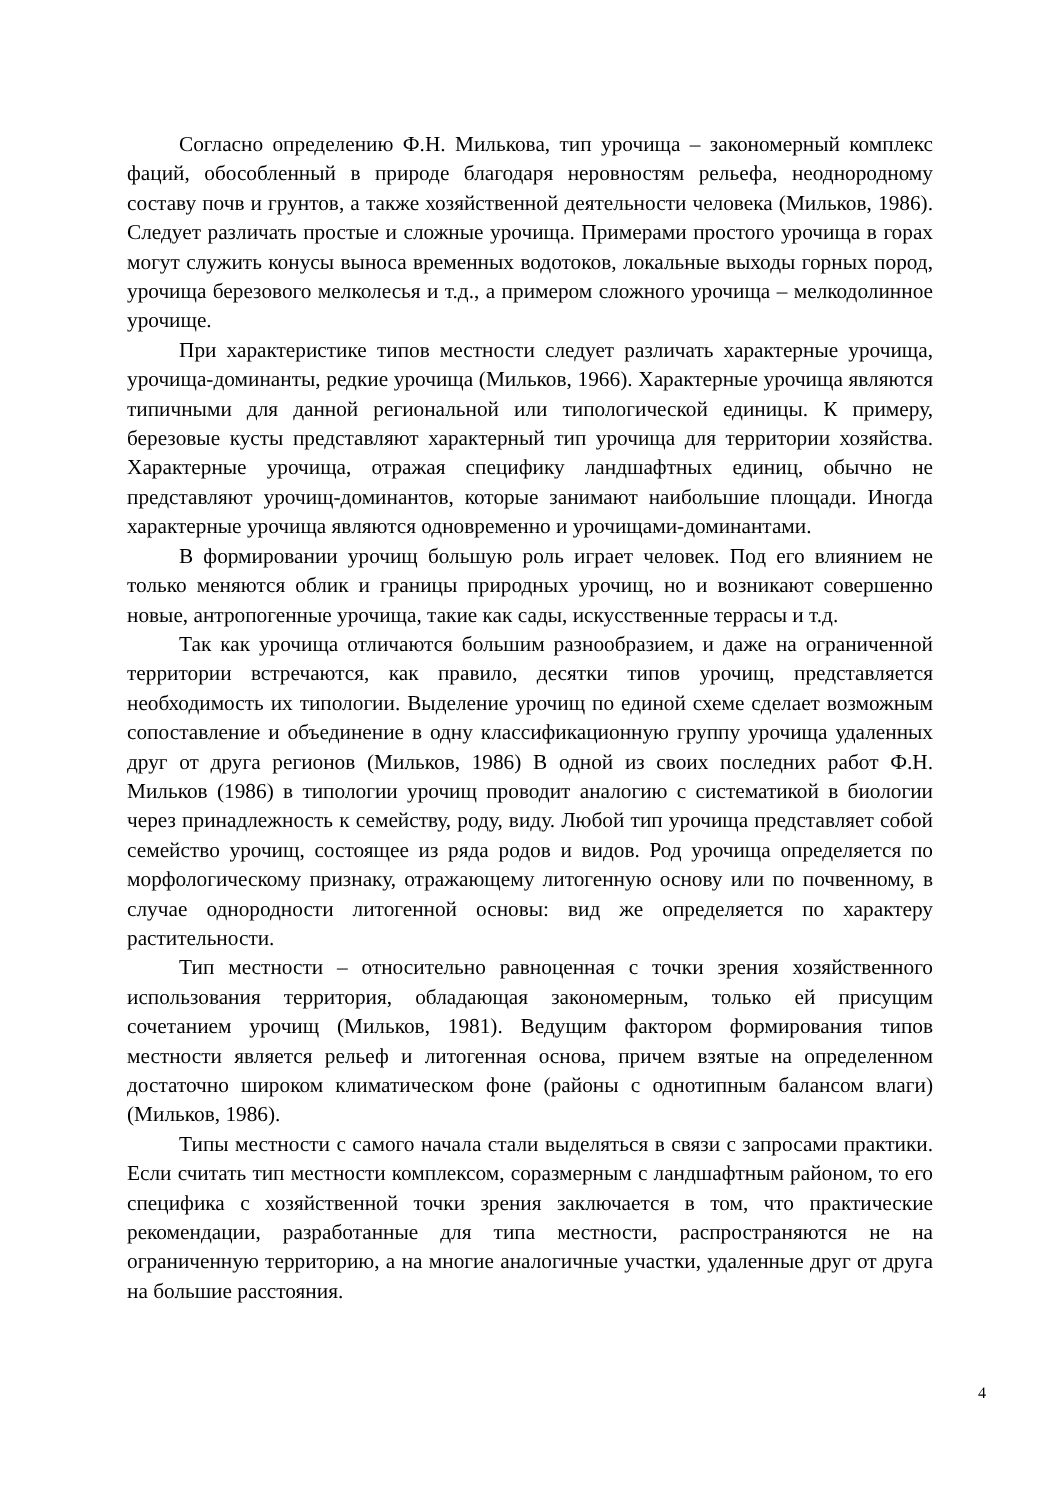Согласно определению Ф.Н. Милькова, тип урочища – закономерный комплекс фаций, обособленный в природе благодаря неровностям рельефа, неоднородному составу почв и грунтов, а также хозяйственной деятельности человека (Мильков, 1986). Следует различать простые и сложные урочища. Примерами простого урочища в горах могут служить конусы выноса временных водотоков, локальные выходы горных пород, урочища березового мелколесья и т.д., а примером сложного урочища – мелкодолинное урочище.
При характеристике типов местности следует различать характерные урочища, урочища-доминанты, редкие урочища (Мильков, 1966). Характерные урочища являются типичными для данной региональной или типологической единицы. К примеру, березовые кусты представляют характерный тип урочища для территории хозяйства. Характерные урочища, отражая специфику ландшафтных единиц, обычно не представляют урочищ-доминантов, которые занимают наибольшие площади. Иногда характерные урочища являются одновременно и урочищами-доминантами.
В формировании урочищ большую роль играет человек. Под его влиянием не только меняются облик и границы природных урочищ, но и возникают совершенно новые, антропогенные урочища, такие как сады, искусственные террасы и т.д.
Так как урочища отличаются большим разнообразием, и даже на ограниченной территории встречаются, как правило, десятки типов урочищ, представляется необходимость их типологии. Выделение урочищ по единой схеме сделает возможным сопоставление и объединение в одну классификационную группу урочища удаленных друг от друга регионов (Мильков, 1986) В одной из своих последних работ Ф.Н. Мильков (1986) в типологии урочищ проводит аналогию с систематикой в биологии через принадлежность к семейству, роду, виду. Любой тип урочища представляет собой семейство урочищ, состоящее из ряда родов и видов. Род урочища определяется по морфологическому признаку, отражающему литогенную основу или по почвенному, в случае однородности литогенной основы: вид же определяется по характеру растительности.
Тип местности – относительно равноценная с точки зрения хозяйственного использования территория, обладающая закономерным, только ей присущим сочетанием урочищ (Мильков, 1981). Ведущим фактором формирования типов местности является рельеф и литогенная основа, причем взятые на определенном достаточно широком климатическом фоне (районы с однотипным балансом влаги) (Мильков, 1986).
Типы местности с самого начала стали выделяться в связи с запросами практики. Если считать тип местности комплексом, соразмерным с ландшафтным районом, то его специфика с хозяйственной точки зрения заключается в том, что практические рекомендации, разработанные для типа местности, распространяются не на ограниченную территорию, а на многие аналогичные участки, удаленные друг от друга на большие расстояния.
4